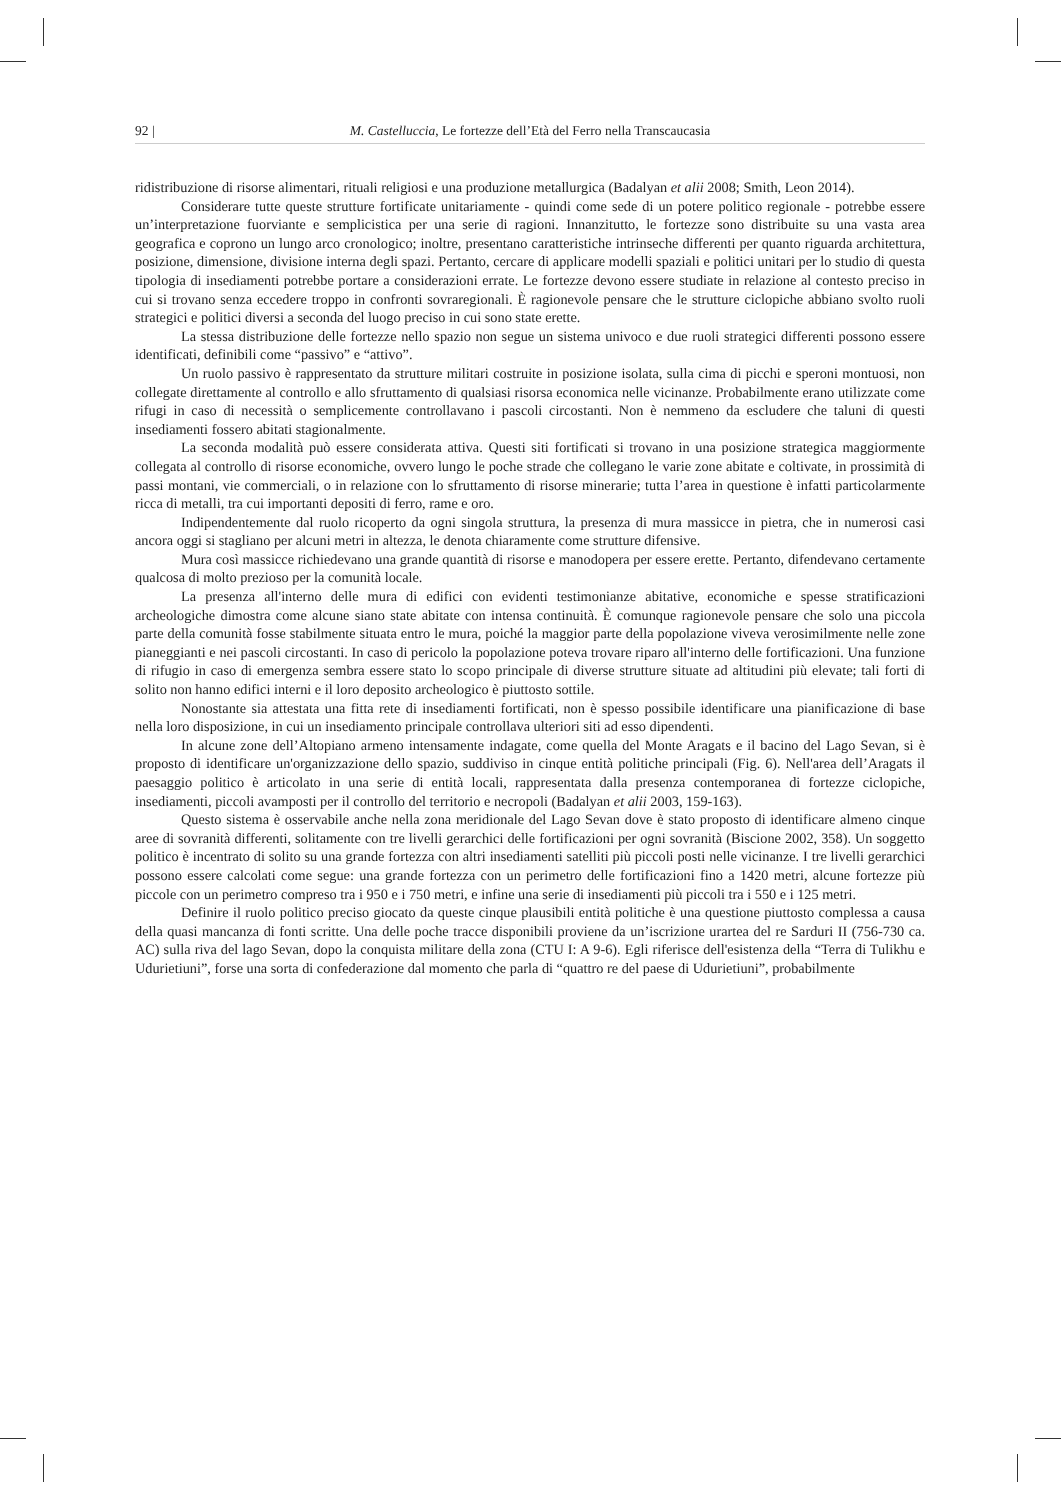92 | M. Castelluccia, Le fortezze dell’Età del Ferro nella Transcaucasia
ridistribuzione di risorse alimentari, rituali religiosi e una produzione metallurgica (Badalyan et alii 2008; Smith, Leon 2014).
Considerare tutte queste strutture fortificate unitariamente - quindi come sede di un potere politico regionale - potrebbe essere un’interpretazione fuorviante e semplicistica per una serie di ragioni. Innanzitutto, le fortezze sono distribuite su una vasta area geografica e coprono un lungo arco cronologico; inoltre, presentano caratteristiche intrinseche differenti per quanto riguarda architettura, posizione, dimensione, divisione interna degli spazi. Pertanto, cercare di applicare modelli spaziali e politici unitari per lo studio di questa tipologia di insediamenti potrebbe portare a considerazioni errate. Le fortezze devono essere studiate in relazione al contesto preciso in cui si trovano senza eccedere troppo in confronti sovraregionali. È ragionevole pensare che le strutture ciclopiche abbiano svolto ruoli strategici e politici diversi a seconda del luogo preciso in cui sono state erette.
La stessa distribuzione delle fortezze nello spazio non segue un sistema univoco e due ruoli strategici differenti possono essere identificati, definibili come “passivo” e “attivo”.
Un ruolo passivo è rappresentato da strutture militari costruite in posizione isolata, sulla cima di picchi e speroni montuosi, non collegate direttamente al controllo e allo sfruttamento di qualsiasi risorsa economica nelle vicinanze. Probabilmente erano utilizzate come rifugi in caso di necessità o semplicemente controllavano i pascoli circostanti. Non è nemmeno da escludere che taluni di questi insediamenti fossero abitati stagionalmente.
La seconda modalità può essere considerata attiva. Questi siti fortificati si trovano in una posizione strategica maggiormente collegata al controllo di risorse economiche, ovvero lungo le poche strade che collegano le varie zone abitate e coltivate, in prossimità di passi montani, vie commerciali, o in relazione con lo sfruttamento di risorse minerarie; tutta l’area in questione è infatti particolarmente ricca di metalli, tra cui importanti depositi di ferro, rame e oro.
Indipendentemente dal ruolo ricoperto da ogni singola struttura, la presenza di mura massicce in pietra, che in numerosi casi ancora oggi si stagliano per alcuni metri in altezza, le denota chiaramente come strutture difensive.
Mura così massicce richiedevano una grande quantità di risorse e manodopera per essere erette. Pertanto, difendevano certamente qualcosa di molto prezioso per la comunità locale.
La presenza all'interno delle mura di edifici con evidenti testimonianze abitative, economiche e spesse stratificazioni archeologiche dimostra come alcune siano state abitate con intensa continuità. È comunque ragionevole pensare che solo una piccola parte della comunità fosse stabilmente situata entro le mura, poiché la maggior parte della popolazione viveva verosimilmente nelle zone pianeggianti e nei pascoli circostanti. In caso di pericolo la popolazione poteva trovare riparo all'interno delle fortificazioni. Una funzione di rifugio in caso di emergenza sembra essere stato lo scopo principale di diverse strutture situate ad altitudini più elevate; tali forti di solito non hanno edifici interni e il loro deposito archeologico è piuttosto sottile.
Nonostante sia attestata una fitta rete di insediamenti fortificati, non è spesso possibile identificare una pianificazione di base nella loro disposizione, in cui un insediamento principale controllava ulteriori siti ad esso dipendenti.
In alcune zone dell’Altopiano armeno intensamente indagate, come quella del Monte Aragats e il bacino del Lago Sevan, si è proposto di identificare un'organizzazione dello spazio, suddiviso in cinque entità politiche principali (Fig. 6). Nell'area dell’Aragats il paesaggio politico è articolato in una serie di entità locali, rappresentata dalla presenza contemporanea di fortezze ciclopiche, insediamenti, piccoli avamposti per il controllo del territorio e necropoli (Badalyan et alii 2003, 159-163).
Questo sistema è osservabile anche nella zona meridionale del Lago Sevan dove è stato proposto di identificare almeno cinque aree di sovranità differenti, solitamente con tre livelli gerarchici delle fortificazioni per ogni sovranità (Biscione 2002, 358). Un soggetto politico è incentrato di solito su una grande fortezza con altri insediamenti satelliti più piccoli posti nelle vicinanze. I tre livelli gerarchici possono essere calcolati come segue: una grande fortezza con un perimetro delle fortificazioni fino a 1420 metri, alcune fortezze più piccole con un perimetro compreso tra i 950 e i 750 metri, e infine una serie di insediamenti più piccoli tra i 550 e i 125 metri.
Definire il ruolo politico preciso giocato da queste cinque plausibili entità politiche è una questione piuttosto complessa a causa della quasi mancanza di fonti scritte. Una delle poche tracce disponibili proviene da un’iscrizione urartea del re Sarduri II (756-730 ca. AC) sulla riva del lago Sevan, dopo la conquista militare della zona (CTU I: A 9-6). Egli riferisce dell'esistenza della “Terra di Tulikhu e Udurietiuni”, forse una sorta di confederazione dal momento che parla di “quattro re del paese di Udurietiuni”, probabilmente